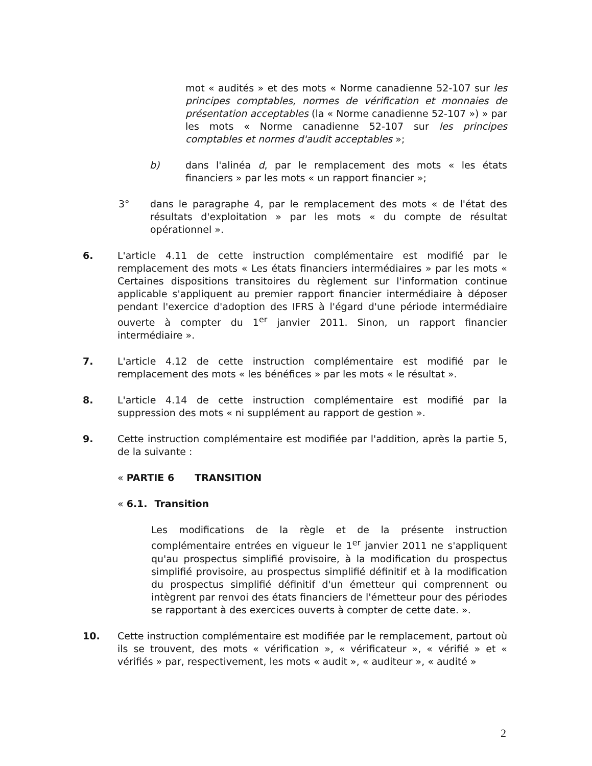mot « audités » et des mots « Norme canadienne 52-107 sur les principes comptables, normes de vérification et monnaies de présentation acceptables (la « Norme canadienne 52-107 ») » par les mots « Norme canadienne 52-107 sur les principes comptables et normes d'audit acceptables »;
b) dans l'alinéa d, par le remplacement des mots « les états financiers » par les mots « un rapport financier »;
3° dans le paragraphe 4, par le remplacement des mots « de l'état des résultats d'exploitation » par les mots « du compte de résultat opérationnel ».
6. L'article 4.11 de cette instruction complémentaire est modifié par le remplacement des mots « Les états financiers intermédiaires » par les mots « Certaines dispositions transitoires du règlement sur l'information continue applicable s'appliquent au premier rapport financier intermédiaire à déposer pendant l'exercice d'adoption des IFRS à l'égard d'une période intermédiaire ouverte à compter du 1<sup>er</sup> janvier 2011. Sinon, un rapport financier intermédiaire ».
7. L'article 4.12 de cette instruction complémentaire est modifié par le remplacement des mots « les bénéfices » par les mots « le résultat ».
8. L'article 4.14 de cette instruction complémentaire est modifié par la suppression des mots « ni supplément au rapport de gestion ».
9. Cette instruction complémentaire est modifiée par l'addition, après la partie 5, de la suivante :
« PARTIE 6 TRANSITION
« 6.1. Transition
Les modifications de la règle et de la présente instruction complémentaire entrées en vigueur le 1<sup>er</sup> janvier 2011 ne s'appliquent qu'au prospectus simplifié provisoire, à la modification du prospectus simplifié provisoire, au prospectus simplifié définitif et à la modification du prospectus simplifié définitif d'un émetteur qui comprennent ou intègrent par renvoi des états financiers de l'émetteur pour des périodes se rapportant à des exercices ouverts à compter de cette date. ».
10. Cette instruction complémentaire est modifiée par le remplacement, partout où ils se trouvent, des mots « vérification », « vérificateur », « vérifié » et « vérifiés » par, respectivement, les mots « audit », « auditeur », « audité »
2